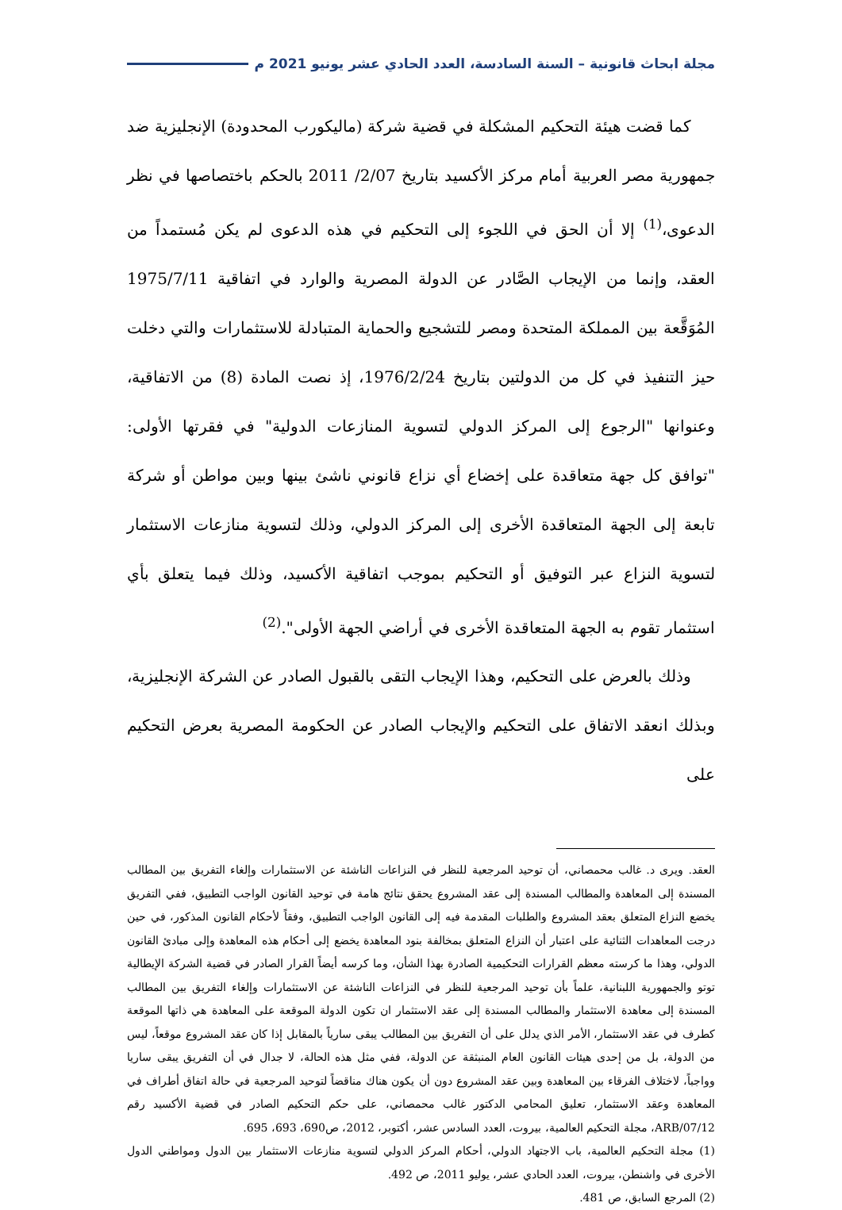مجلة ابحاث قانونية – السنة السادسة، العدد الحادي عشر يونيو 2021 م
كما قضت هيئة التحكيم المشكلة في قضية شركة (ماليكورب المحدودة) الإنجليزية ضد جمهورية مصر العربية أمام مركز الأكسيد بتاريخ 2/07/ 2011 بالحكم باختصاصها في نظر الدعوى،<sup>(1)</sup> إلا أن الحق في اللجوء إلى التحكيم في هذه الدعوى لم يكن مُستمداً من العقد، وإنما من الإيجاب الصَّادر عن الدولة المصرية والوارد في اتفاقية 1975/7/11 المُوَقَّعة بين المملكة المتحدة ومصر للتشجيع والحماية المتبادلة للاستثمارات والتي دخلت حيز التنفيذ في كل من الدولتين بتاريخ 1976/2/24، إذ نصت المادة (8) من الاتفاقية، وعنوانها "الرجوع إلى المركز الدولي لتسوية المنازعات الدولية" في فقرتها الأولى: "توافق كل جهة متعاقدة على إخضاع أي نزاع قانوني ناشئ بينها وبين مواطن أو شركة تابعة إلى الجهة المتعاقدة الأخرى إلى المركز الدولي، وذلك لتسوية منازعات الاستثمار لتسوية النزاع عبر التوفيق أو التحكيم بموجب اتفاقية الأكسيد، وذلك فيما يتعلق بأي استثمار تقوم به الجهة المتعاقدة الأخرى في أراضي الجهة الأولى".<sup>(2)</sup>
وذلك بالعرض على التحكيم، وهذا الإيجاب التقى بالقبول الصادر عن الشركة الإنجليزية، وبذلك انعقد الاتفاق على التحكيم والإيجاب الصادر عن الحكومة المصرية بعرض التحكيم على
العقد. ويرى د. غالب محمصاني، أن توحيد المرجعية للنظر في النزاعات الناشئة عن الاستثمارات وإلغاء التفريق بين المطالب المسندة إلى المعاهدة والمطالب المسندة إلى عقد المشروع يحقق نتائج هامة في توحيد القانون الواجب التطبيق، ففي التفريق يخضع النزاع المتعلق بعقد المشروع والطلبات المقدمة فيه إلى القانون الواجب التطبيق، وفقاً لأحكام القانون المذكور، في حين درجت المعاهدات الثنائية على اعتبار أن النزاع المتعلق بمخالفة بنود المعاهدة يخضع إلى أحكام هذه المعاهدة وإلى مبادئ القانون الدولي، وهذا ما كرسته معظم القرارات التحكيمية الصادرة بهذا الشأن، وما كرسه أيضاً القرار الصادر في قضية الشركة الإيطالية توتو والجمهورية اللبنانية، علماً بأن توحيد المرجعية للنظر في النزاعات الناشئة عن الاستثمارات وإلغاء التفريق بين المطالب المسندة إلى معاهدة الاستثمار والمطالب المسندة إلى عقد الاستثمار ان تكون الدولة الموقعة على المعاهدة هي ذاتها الموقعة كطرف في عقد الاستثمار، الأمر الذي يدلل على أن التفريق بين المطالب يبقى سارياً بالمقابل إذا كان عقد المشروع موقعاً، ليس من الدولة، بل من إحدى هيئات القانون العام المنبثقة عن الدولة، ففي مثل هذه الحالة، لا جدال في أن التفريق يبقى ساريا وواجباً، لاختلاف الفرقاء بين المعاهدة وبين عقد المشروع دون أن يكون هناك مناقضاً لتوحيد المرجعية في حالة اتفاق أطراف في المعاهدة وعقد الاستثمار، تعليق المحامي الدكتور غالب محمصاني، على حكم التحكيم الصادر في قضية الأكسيد رقم ARB/07/12، مجلة التحكيم العالمية، بيروت، العدد السادس عشر، أكتوبر، 2012، ص690، 693، 695.
(1) مجلة التحكيم العالمية، باب الاجتهاد الدولي، أحكام المركز الدولي لتسوية منازعات الاستثمار بين الدول ومواطني الدول الأخرى في واشنطن، بيروت، العدد الحادي عشر، يوليو 2011، ص 492.
(2) المرجع السابق، ص 481.